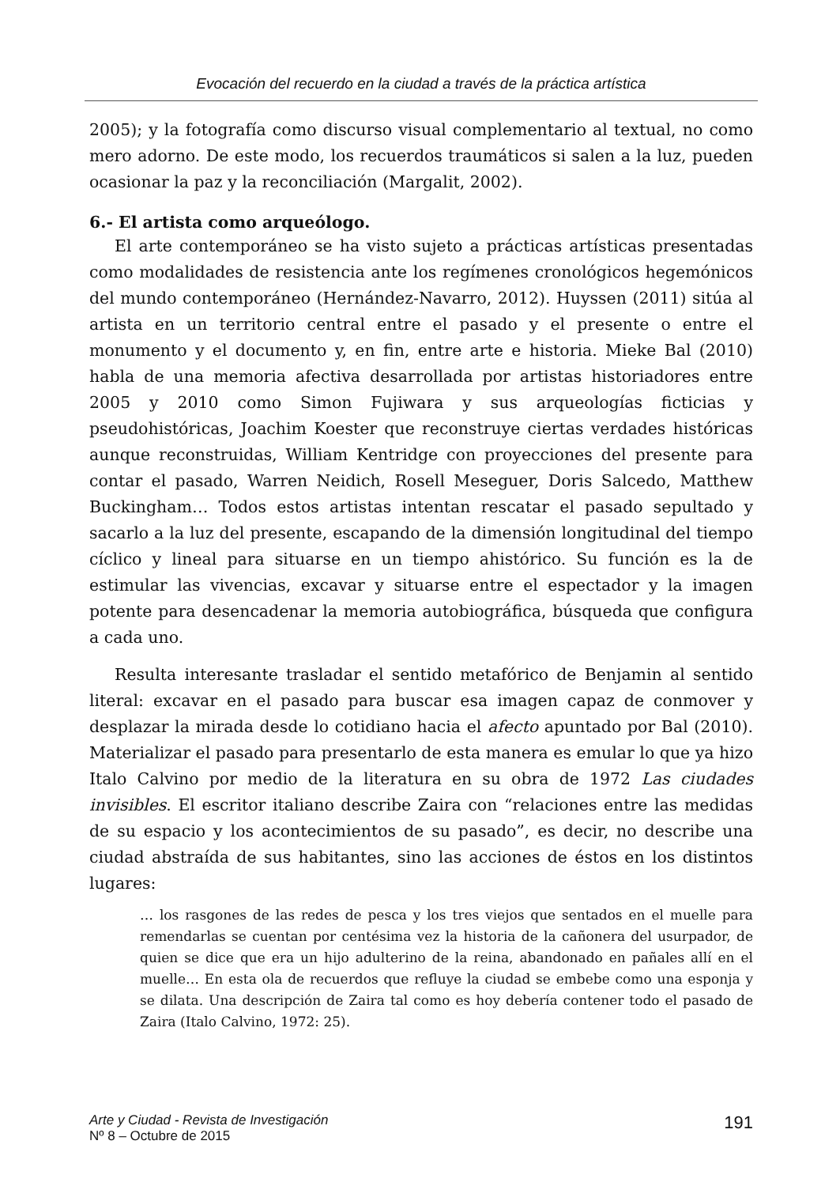Evocación del recuerdo en la ciudad a través de la práctica artística
2005); y la fotografía como discurso visual complementario al textual, no como mero adorno. De este modo, los recuerdos traumáticos si salen a la luz, pueden ocasionar la paz y la reconciliación (Margalit, 2002).
6.- El artista como arqueólogo.
El arte contemporáneo se ha visto sujeto a prácticas artísticas presentadas como modalidades de resistencia ante los regímenes cronológicos hegemónicos del mundo contemporáneo (Hernández-Navarro, 2012). Huyssen (2011) sitúa al artista en un territorio central entre el pasado y el presente o entre el monumento y el documento y, en fin, entre arte e historia. Mieke Bal (2010) habla de una memoria afectiva desarrollada por artistas historiadores entre 2005 y 2010 como Simon Fujiwara y sus arqueologías ficticias y pseudohistóricas, Joachim Koester que reconstruye ciertas verdades históricas aunque reconstruidas, William Kentridge con proyecciones del presente para contar el pasado, Warren Neidich, Rosell Meseguer, Doris Salcedo, Matthew Buckingham… Todos estos artistas intentan rescatar el pasado sepultado y sacarlo a la luz del presente, escapando de la dimensión longitudinal del tiempo cíclico y lineal para situarse en un tiempo ahistórico. Su función es la de estimular las vivencias, excavar y situarse entre el espectador y la imagen potente para desencadenar la memoria autobiográfica, búsqueda que configura a cada uno.
Resulta interesante trasladar el sentido metafórico de Benjamin al sentido literal: excavar en el pasado para buscar esa imagen capaz de conmover y desplazar la mirada desde lo cotidiano hacia el afecto apuntado por Bal (2010). Materializar el pasado para presentarlo de esta manera es emular lo que ya hizo Italo Calvino por medio de la literatura en su obra de 1972 Las ciudades invisibles. El escritor italiano describe Zaira con “relaciones entre las medidas de su espacio y los acontecimientos de su pasado”, es decir, no describe una ciudad abstraída de sus habitantes, sino las acciones de éstos en los distintos lugares:
… los rasgones de las redes de pesca y los tres viejos que sentados en el muelle para remendarlas se cuentan por centésima vez la historia de la cañonera del usurpador, de quien se dice que era un hijo adulterino de la reina, abandonado en pañales allí en el muelle… En esta ola de recuerdos que refluye la ciudad se embebe como una esponja y se dilata. Una descripción de Zaira tal como es hoy debería contener todo el pasado de Zaira (Italo Calvino, 1972: 25).
Arte y Ciudad - Revista de Investigación
Nº 8 – Octubre de 2015
191